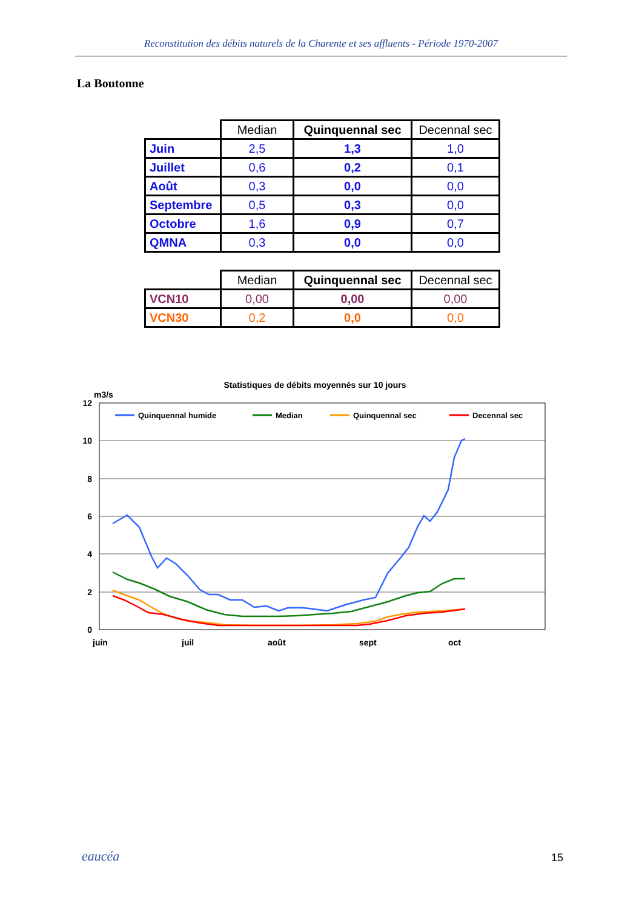Reconstitution des débits naturels de la Charente et ses affluents - Période 1970-2007
La Boutonne
| | Median | Quinquennal sec | Decennal sec |
| --- | --- | --- | --- |
| Juin | 2,5 | 1,3 | 1,0 |
| Juillet | 0,6 | 0,2 | 0,1 |
| Août | 0,3 | 0,0 | 0,0 |
| Septembre | 0,5 | 0,3 | 0,0 |
| Octobre | 1,6 | 0,9 | 0,7 |
| QMNA | 0,3 | 0,0 | 0,0 |
| | Median | Quinquennal sec | Decennal sec |
| --- | --- | --- | --- |
| VCN10 | 0,00 | 0,00 | 0,00 |
| VCN30 | 0,2 | 0,0 | 0,0 |
Statistiques de débits moyennés sur 10 jours
m3/s
12
10
8
6
4
2
0
juin
juil
août
sept
oct
Quinquennal humide
Median
Quinquennal sec
Decennal sec
eaucéa 15